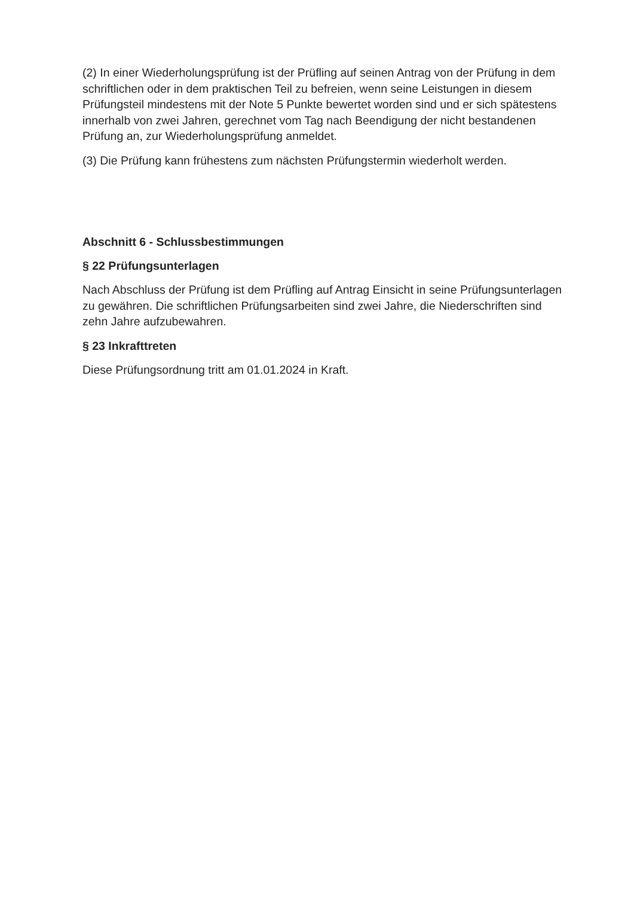(2) In einer Wiederholungsprüfung ist der Prüfling auf seinen Antrag von der Prüfung in dem schriftlichen oder in dem praktischen Teil zu befreien, wenn seine Leistungen in diesem Prüfungsteil mindestens mit der Note 5 Punkte bewertet worden sind und er sich spätestens innerhalb von zwei Jahren, gerechnet vom Tag nach Beendigung der nicht bestandenen Prüfung an, zur Wiederholungsprüfung anmeldet.
(3) Die Prüfung kann frühestens zum nächsten Prüfungstermin wiederholt werden.
Abschnitt 6 - Schlussbestimmungen
§ 22 Prüfungsunterlagen
Nach Abschluss der Prüfung ist dem Prüfling auf Antrag Einsicht in seine Prüfungs­unterlagen zu gewähren. Die schriftlichen Prüfungsarbeiten sind zwei Jahre, die Nie­derschriften sind zehn Jahre aufzubewahren.
§ 23 Inkrafttreten
Diese Prüfungsordnung tritt am 01.01.2024 in Kraft.